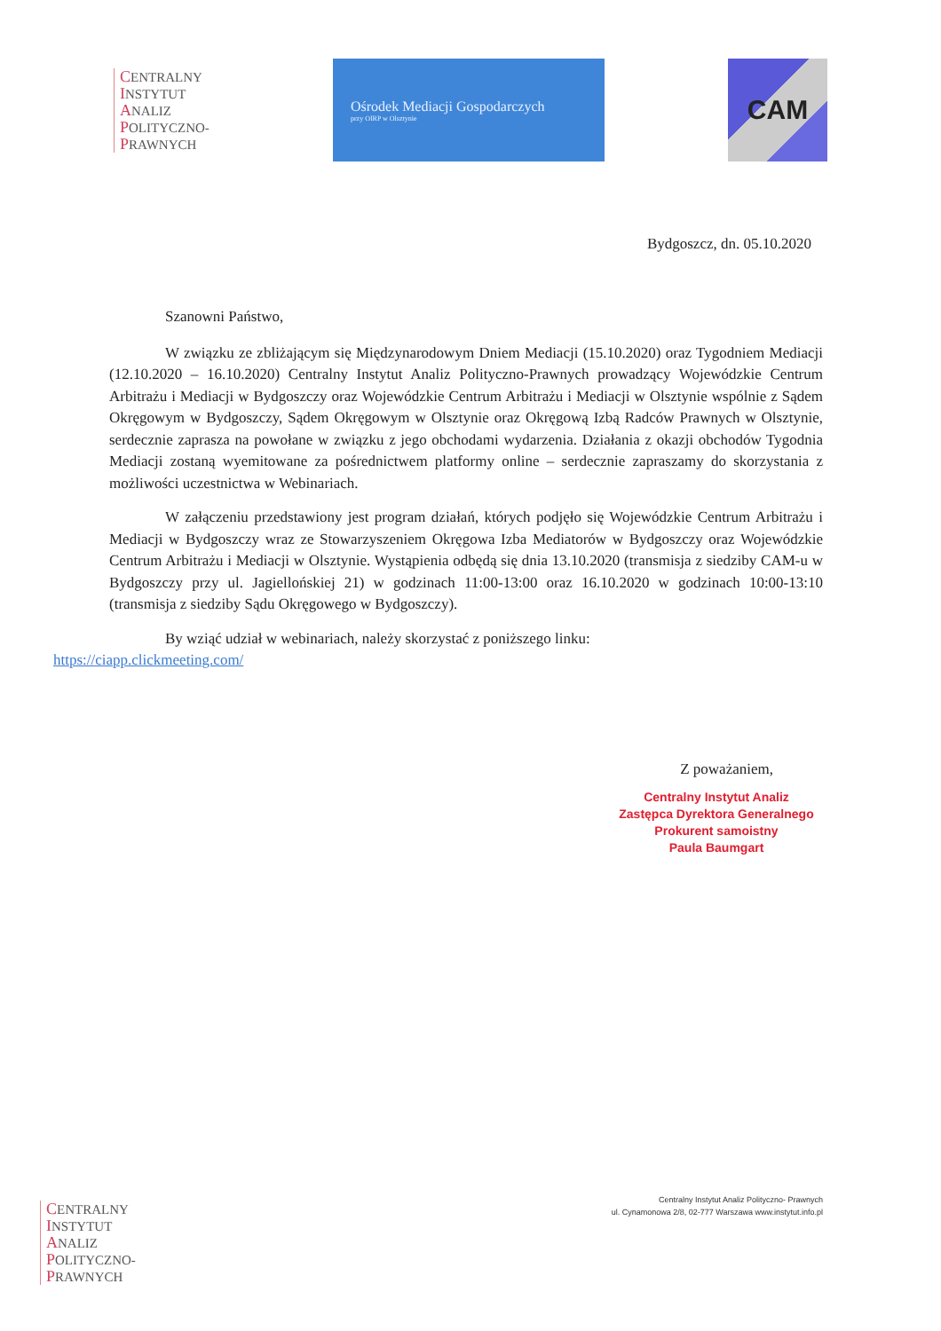CENTRALNY
INSTYTUT
ANALIZ
POLITYCZNO-
PRAWNYCH
Ośrodek Mediacji Gospodarczych
przy OIRP w Olsztynie
CAM
Bydgoszcz, dn. 05.10.2020
Szanowni Państwo,
W związku ze zbliżającym się Międzynarodowym Dniem Mediacji (15.10.2020) oraz Tygodniem Mediacji (12.10.2020 – 16.10.2020) Centralny Instytut Analiz Polityczno-Prawnych prowadzący Wojewódzkie Centrum Arbitrażu i Mediacji w Bydgoszczy oraz Wojewódzkie Centrum Arbitrażu i Mediacji w Olsztynie wspólnie z Sądem Okręgowym w Bydgoszczy, Sądem Okręgowym w Olsztynie oraz Okręgową Izbą Radców Prawnych w Olsztynie, serdecznie zaprasza na powołane w związku z jego obchodami wydarzenia. Działania z okazji obchodów Tygodnia Mediacji zostaną wyemitowane za pośrednictwem platformy online – serdecznie zapraszamy do skorzystania z możliwości uczestnictwa w Webinariach.
W załączeniu przedstawiony jest program działań, których podjęło się Wojewódzkie Centrum Arbitrażu i Mediacji w Bydgoszczy wraz ze Stowarzyszeniem Okręgowa Izba Mediatorów w Bydgoszczy oraz Wojewódzkie Centrum Arbitrażu i Mediacji w Olsztynie. Wystąpienia odbędą się dnia 13.10.2020 (transmisja z siedziby CAM-u w Bydgoszczy przy ul. Jagiellońskiej 21) w godzinach 11:00-13:00 oraz 16.10.2020 w godzinach 10:00-13:10 (transmisja z siedziby Sądu Okręgowego w Bydgoszczy).
By wziąć udział w webinariach, należy skorzystać z poniższego linku:
https://ciapp.clickmeeting.com/
Z poważaniem,
Centralny Instytut Analiz
Zastępca Dyrektora Generalnego
Prokurent samoistny
Paula Baumgart
CENTRALNY
INSTYTUT
ANALIZ
POLITYCZNO-
PRAWNYCH
Centralny Instytut Analiz Polityczno- Prawnych
ul. Cynamonowa 2/8, 02-777 Warszawa www.instytut.info.pl